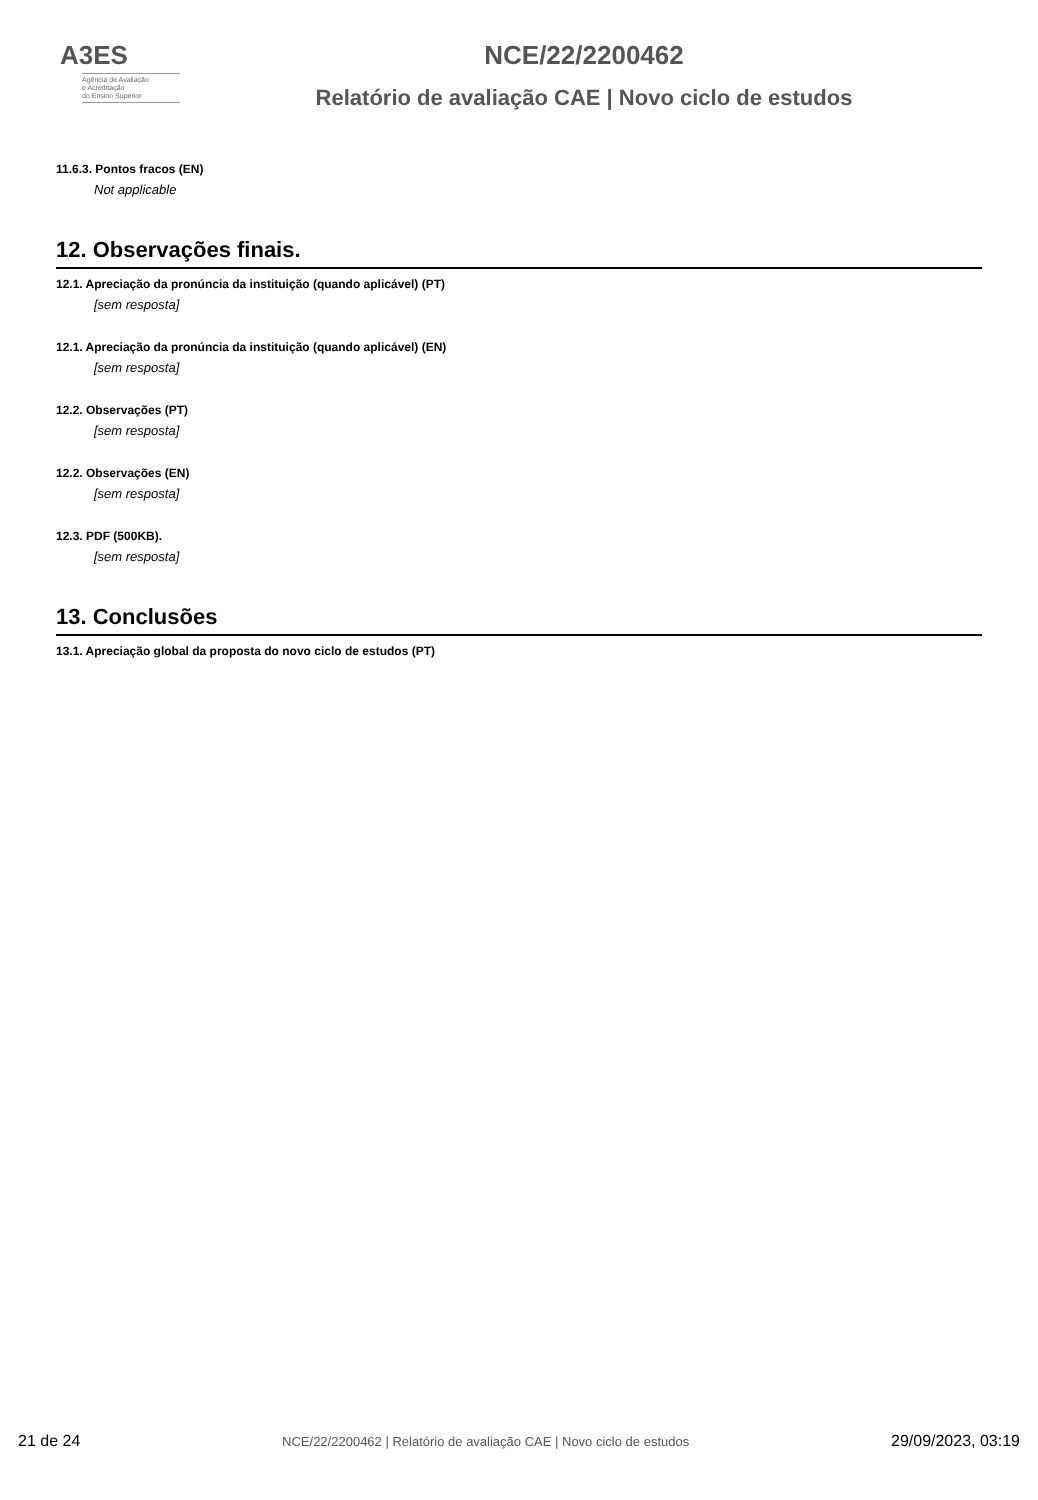A3ES
Agência de Avaliação
e Acreditação
do Ensino Superior
NCE/22/2200462
Relatório de avaliação CAE | Novo ciclo de estudos
11.6.3. Pontos fracos (EN)
Not applicable
12. Observações finais.
12.1. Apreciação da pronúncia da instituição (quando aplicável) (PT)
[sem resposta]
12.1. Apreciação da pronúncia da instituição (quando aplicável) (EN)
[sem resposta]
12.2. Observações (PT)
[sem resposta]
12.2. Observações (EN)
[sem resposta]
12.3. PDF (500KB).
[sem resposta]
13. Conclusões
13.1. Apreciação global da proposta do novo ciclo de estudos (PT)
21 de 24 NCE/22/2200462 | Relatório de avaliação CAE | Novo ciclo de estudos 29/09/2023, 03:19